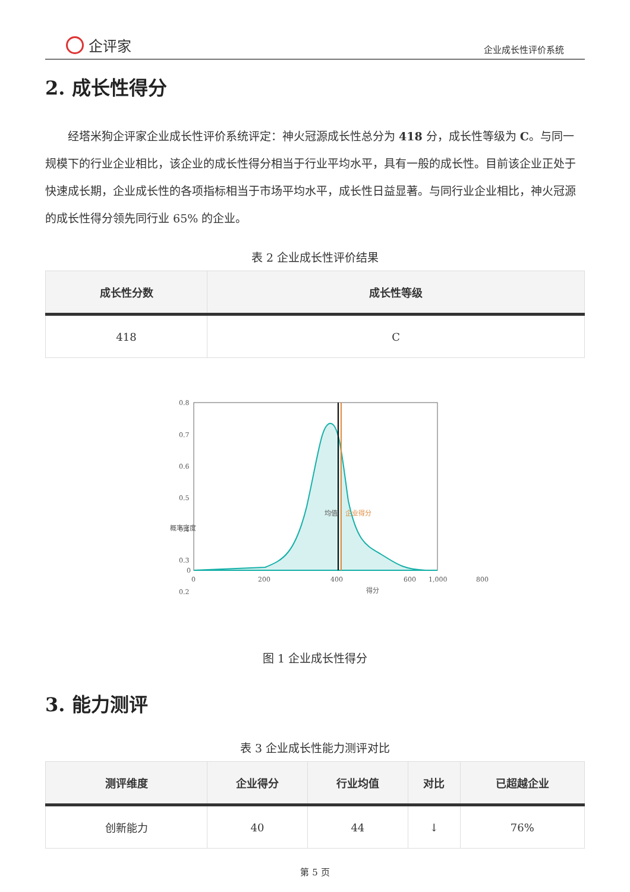企评家
企业成长性评价系统
2. 成长性得分
经塔米狗企评家企业成长性评价系统评定：神火冠源成长性总分为 418 分，成长性等级为 C。与同一规模下的行业企业相比，该企业的成长性得分相当于行业平均水平，具有一般的成长性。目前该企业正处于快速成长期，企业成长性的各项指标相当于市场平均水平，成长性日益显著。与同行业企业相比，神火冠源的成长性得分领先同行业 65% 的企业。
表 2 企业成长性评价结果
| 成长性分数 | 成长性等级 |
| --- | --- |
| 418 | C |
0.8
0.7
0.6
0.5
0.4
0.3
0.2
0
0
200
400
600
800
1,000
得分
概率密度
均值
企业得分
图 1 企业成长性得分
3. 能力测评
表 3 企业成长性能力测评对比
| 测评维度 | 企业得分 | 行业均值 | 对比 | 已超越企业 |
| --- | --- | --- | --- | --- |
| 创新能力 | 40 | 44 | ↓ | 76% |
第 5 页